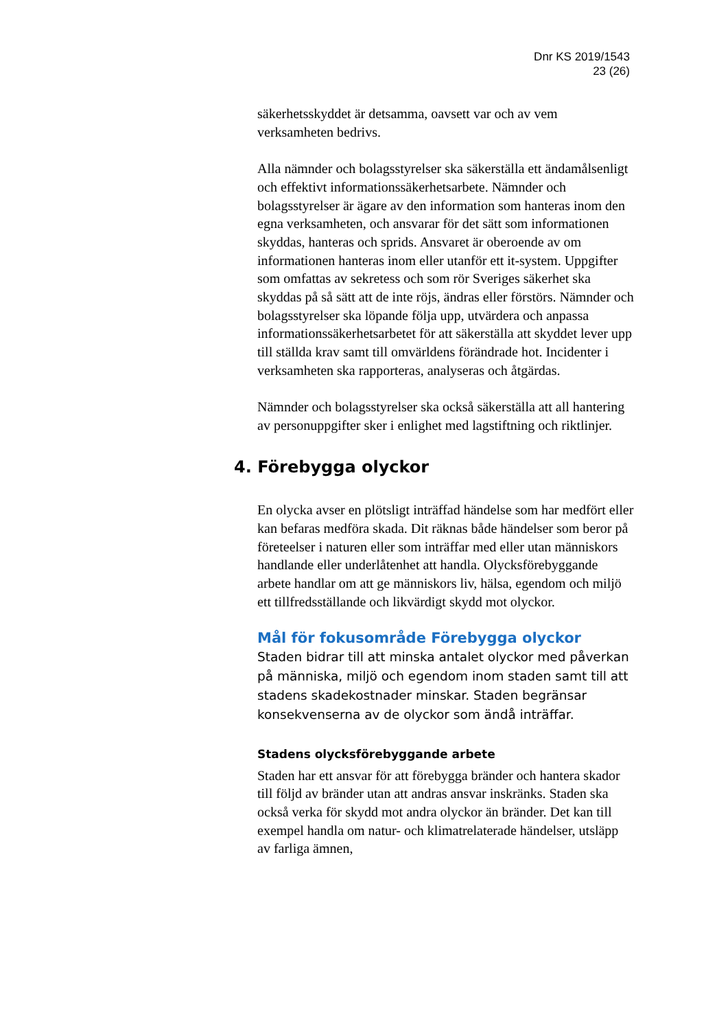Dnr KS 2019/1543
23 (26)
säkerhetsskyddet är detsamma, oavsett var och av vem verksamheten bedrivs.
Alla nämnder och bolagsstyrelser ska säkerställa ett ändamålsenligt och effektivt informationssäkerhetsarbete. Nämnder och bolagsstyrelser är ägare av den information som hanteras inom den egna verksamheten, och ansvarar för det sätt som informationen skyddas, hanteras och sprids. Ansvaret är oberoende av om informationen hanteras inom eller utanför ett it-system. Uppgifter som omfattas av sekretess och som rör Sveriges säkerhet ska skyddas på så sätt att de inte röjs, ändras eller förstörs. Nämnder och bolagsstyrelser ska löpande följa upp, utvärdera och anpassa informationssäkerhetsarbetet för att säkerställa att skyddet lever upp till ställda krav samt till omvärldens förändrade hot. Incidenter i verksamheten ska rapporteras, analyseras och åtgärdas.
Nämnder och bolagsstyrelser ska också säkerställa att all hantering av personuppgifter sker i enlighet med lagstiftning och riktlinjer.
4. Förebygga olyckor
En olycka avser en plötsligt inträffad händelse som har medfört eller kan befaras medföra skada. Dit räknas både händelser som beror på företeelser i naturen eller som inträffar med eller utan människors handlande eller underlåtenhet att handla. Olycksförebyggande arbete handlar om att ge människors liv, hälsa, egendom och miljö ett tillfredsställande och likvärdigt skydd mot olyckor.
Mål för fokusområde Förebygga olyckor
Staden bidrar till att minska antalet olyckor med påverkan på människa, miljö och egendom inom staden samt till att stadens skadekostnader minskar. Staden begränsar konsekvenserna av de olyckor som ändå inträffar.
Stadens olycksförebyggande arbete
Staden har ett ansvar för att förebygga bränder och hantera skador till följd av bränder utan att andras ansvar inskränks. Staden ska också verka för skydd mot andra olyckor än bränder. Det kan till exempel handla om natur- och klimatrelaterade händelser, utsläpp av farliga ämnen,